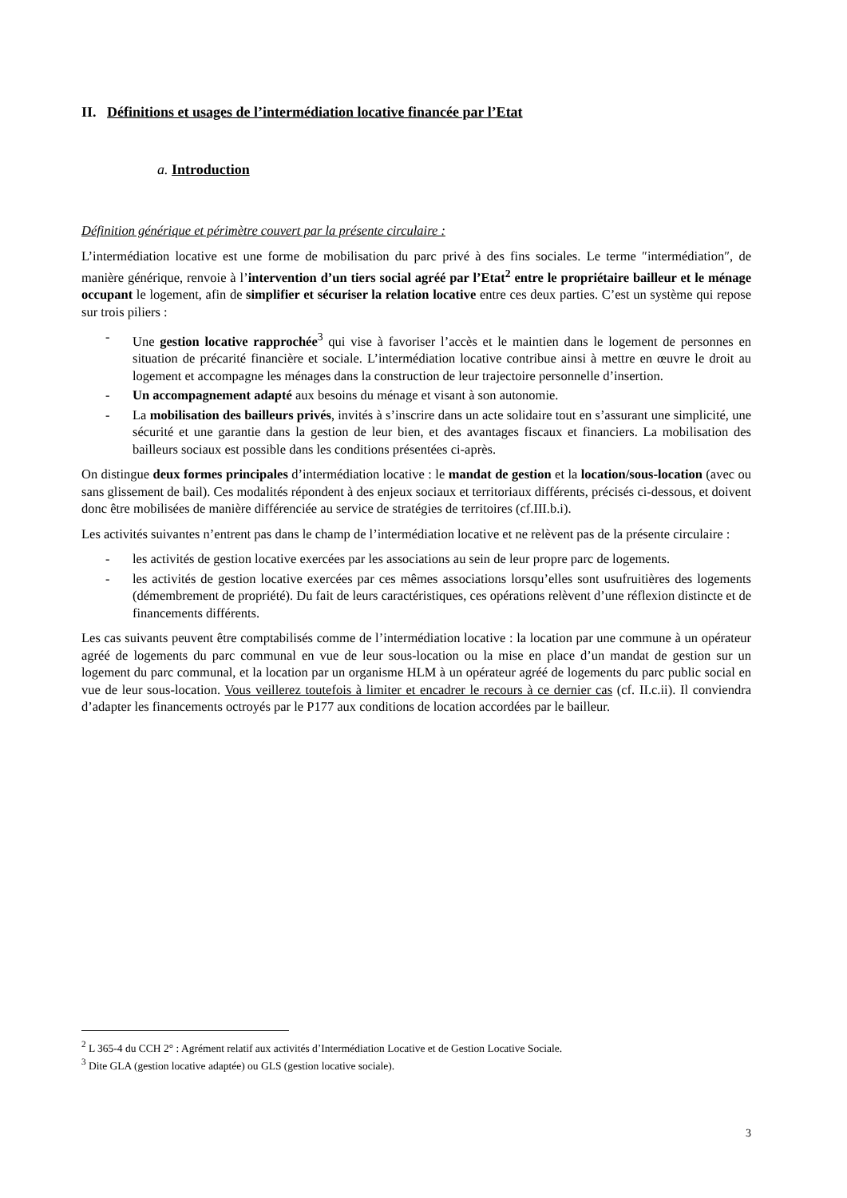II. Définitions et usages de l’intermédiation locative financée par l’Etat
a. Introduction
Définition générique et périmètre couvert par la présente circulaire :
L’intermédiation locative est une forme de mobilisation du parc privé à des fins sociales. Le terme ″intermédiation″, de manière générique, renvoie à l’intervention d’un tiers social agréé par l’Etat<sup>2</sup> entre le propriétaire bailleur et le ménage occupant le logement, afin de simplifier et sécuriser la relation locative entre ces deux parties. C’est un système qui repose sur trois piliers :
- Une gestion locative rapprochée<sup>3</sup> qui vise à favoriser l’accès et le maintien dans le logement de personnes en situation de précarité financière et sociale. L’intermédiation locative contribue ainsi à mettre en œuvre le droit au logement et accompagne les ménages dans la construction de leur trajectoire personnelle d’insertion.
- Un accompagnement adapté aux besoins du ménage et visant à son autonomie.
- La mobilisation des bailleurs privés, invités à s’inscrire dans un acte solidaire tout en s’assurant une simplicité, une sécurité et une garantie dans la gestion de leur bien, et des avantages fiscaux et financiers. La mobilisation des bailleurs sociaux est possible dans les conditions présentées ci-après.
On distingue deux formes principales d’intermédiation locative : le mandat de gestion et la location/sous-location (avec ou sans glissement de bail). Ces modalités répondent à des enjeux sociaux et territoriaux différents, précisés ci-dessous, et doivent donc être mobilisées de manière différenciée au service de stratégies de territoires (cf.III.b.i).
Les activités suivantes n’entrent pas dans le champ de l’intermédiation locative et ne relèvent pas de la présente circulaire :
- les activités de gestion locative exercées par les associations au sein de leur propre parc de logements.
- les activités de gestion locative exercées par ces mêmes associations lorsqu’elles sont usufruitières des logements (démembrement de propriété). Du fait de leurs caractéristiques, ces opérations relèvent d’une réflexion distincte et de financements différents.
Les cas suivants peuvent être comptabilisés comme de l’intermédiation locative : la location par une commune à un opérateur agréé de logements du parc communal en vue de leur sous-location ou la mise en place d’un mandat de gestion sur un logement du parc communal, et la location par un organisme HLM à un opérateur agréé de logements du parc public social en vue de leur sous-location. Vous veillerez toutefois à limiter et encadrer le recours à ce dernier cas (cf. II.c.ii). Il conviendra d’adapter les financements octroyés par le P177 aux conditions de location accordées par le bailleur.
<sup>2</sup> L 365-4 du CCH 2° : Agrément relatif aux activités d’Intermédiation Locative et de Gestion Locative Sociale.
<sup>3</sup> Dite GLA (gestion locative adaptée) ou GLS (gestion locative sociale).
3